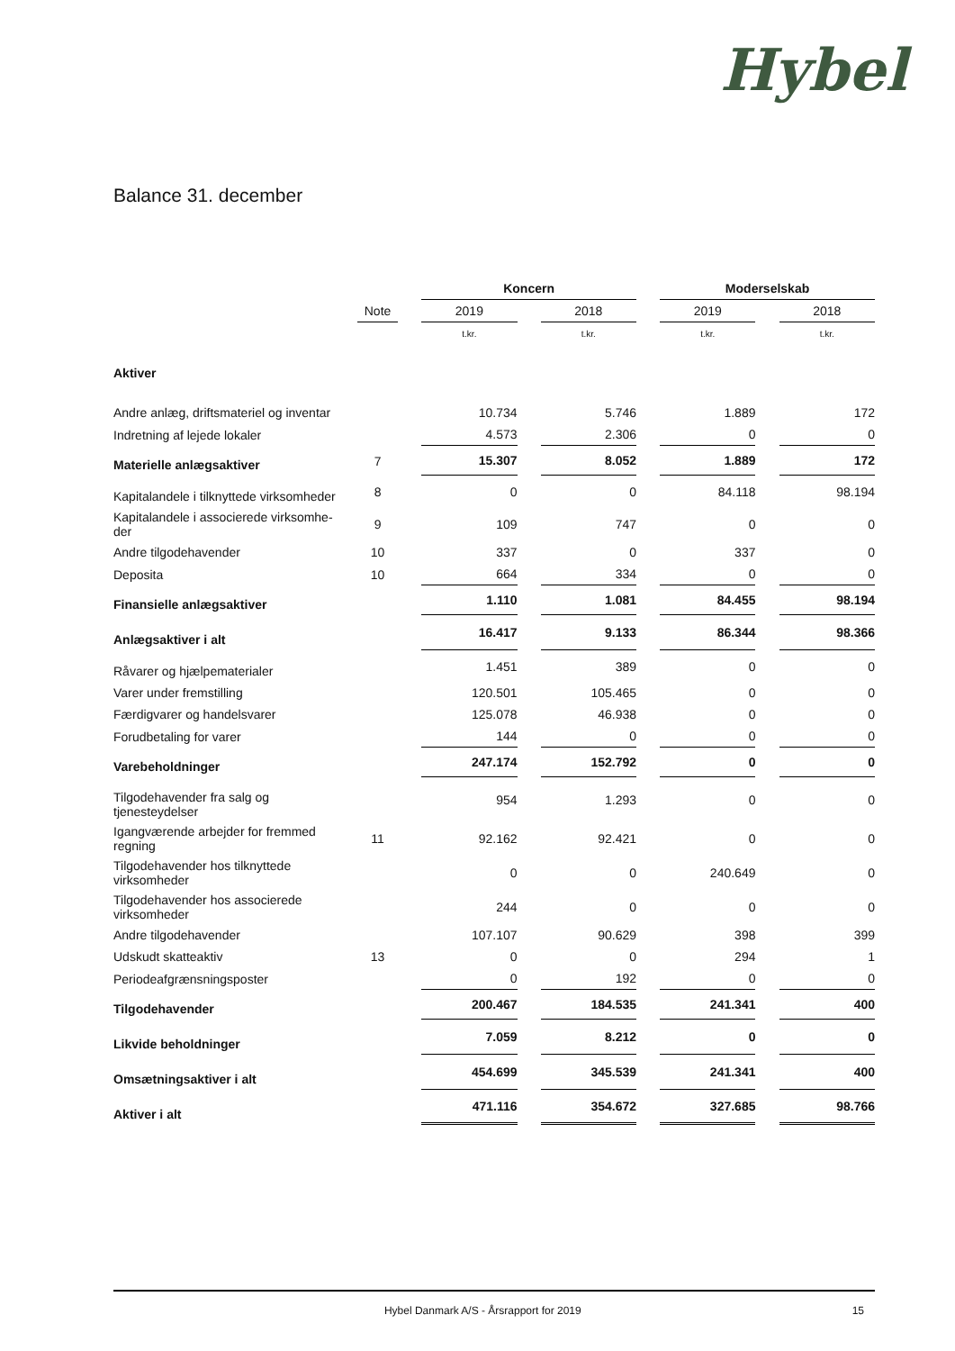Hybel
Balance 31. december
| | | | Koncern | | | | Moderselskab | | |
| | Note | | 2019 | | 2018 | | 2019 | | 2018 |
| | | | t.kr. | | t.kr. | | t.kr. | | t.kr. |
| Aktiver | | | | | | | | | |
| Andre anlæg, driftsmateriel og inventar | | | 10.734 | | 5.746 | | 1.889 | | 172 |
| Indretning af lejede lokaler | | | 4.573 | | 2.306 | | 0 | | 0 |
| Materielle anlægsaktiver | 7 | | 15.307 | | 8.052 | | 1.889 | | 172 |
| Kapitalandele i tilknyttede virksomheder | 8 | | 0 | | 0 | | 84.118 | | 98.194 |
| Kapitalandele i associerede virksomhe- der | 9 | | 109 | | 747 | | 0 | | 0 |
| Andre tilgodehavender | 10 | | 337 | | 0 | | 337 | | 0 |
| Deposita | 10 | | 664 | | 334 | | 0 | | 0 |
| Finansielle anlægsaktiver | | | 1.110 | | 1.081 | | 84.455 | | 98.194 |
| Anlægsaktiver i alt | | | 16.417 | | 9.133 | | 86.344 | | 98.366 |
| Råvarer og hjælpematerialer | | | 1.451 | | 389 | | 0 | | 0 |
| Varer under fremstilling | | | 120.501 | | 105.465 | | 0 | | 0 |
| Færdigvarer og handelsvarer | | | 125.078 | | 46.938 | | 0 | | 0 |
| Forudbetaling for varer | | | 144 | | 0 | | 0 | | 0 |
| Varebeholdninger | | | 247.174 | | 152.792 | | 0 | | 0 |
| Tilgodehavender fra salg og tjenesteydelser | | | 954 | | 1.293 | | 0 | | 0 |
| Igangværende arbejder for fremmed regning | 11 | | 92.162 | | 92.421 | | 0 | | 0 |
| Tilgodehavender hos tilknyttede virksomheder | | | 0 | | 0 | | 240.649 | | 0 |
| Tilgodehavender hos associerede virksomheder | | | 244 | | 0 | | 0 | | 0 |
| Andre tilgodehavender | | | 107.107 | | 90.629 | | 398 | | 399 |
| Udskudt skatteaktiv | 13 | | 0 | | 0 | | 294 | | 1 |
| Periodeafgrænsningsposter | | | 0 | | 192 | | 0 | | 0 |
| Tilgodehavender | | | 200.467 | | 184.535 | | 241.341 | | 400 |
| Likvide beholdninger | | | 7.059 | | 8.212 | | 0 | | 0 |
| Omsætningsaktiver i alt | | | 454.699 | | 345.539 | | 241.341 | | 400 |
| Aktiver i alt | | | 471.116 | | 354.672 | | 327.685 | | 98.766 |
Hybel Danmark A/S - Årsrapport for 2019 15